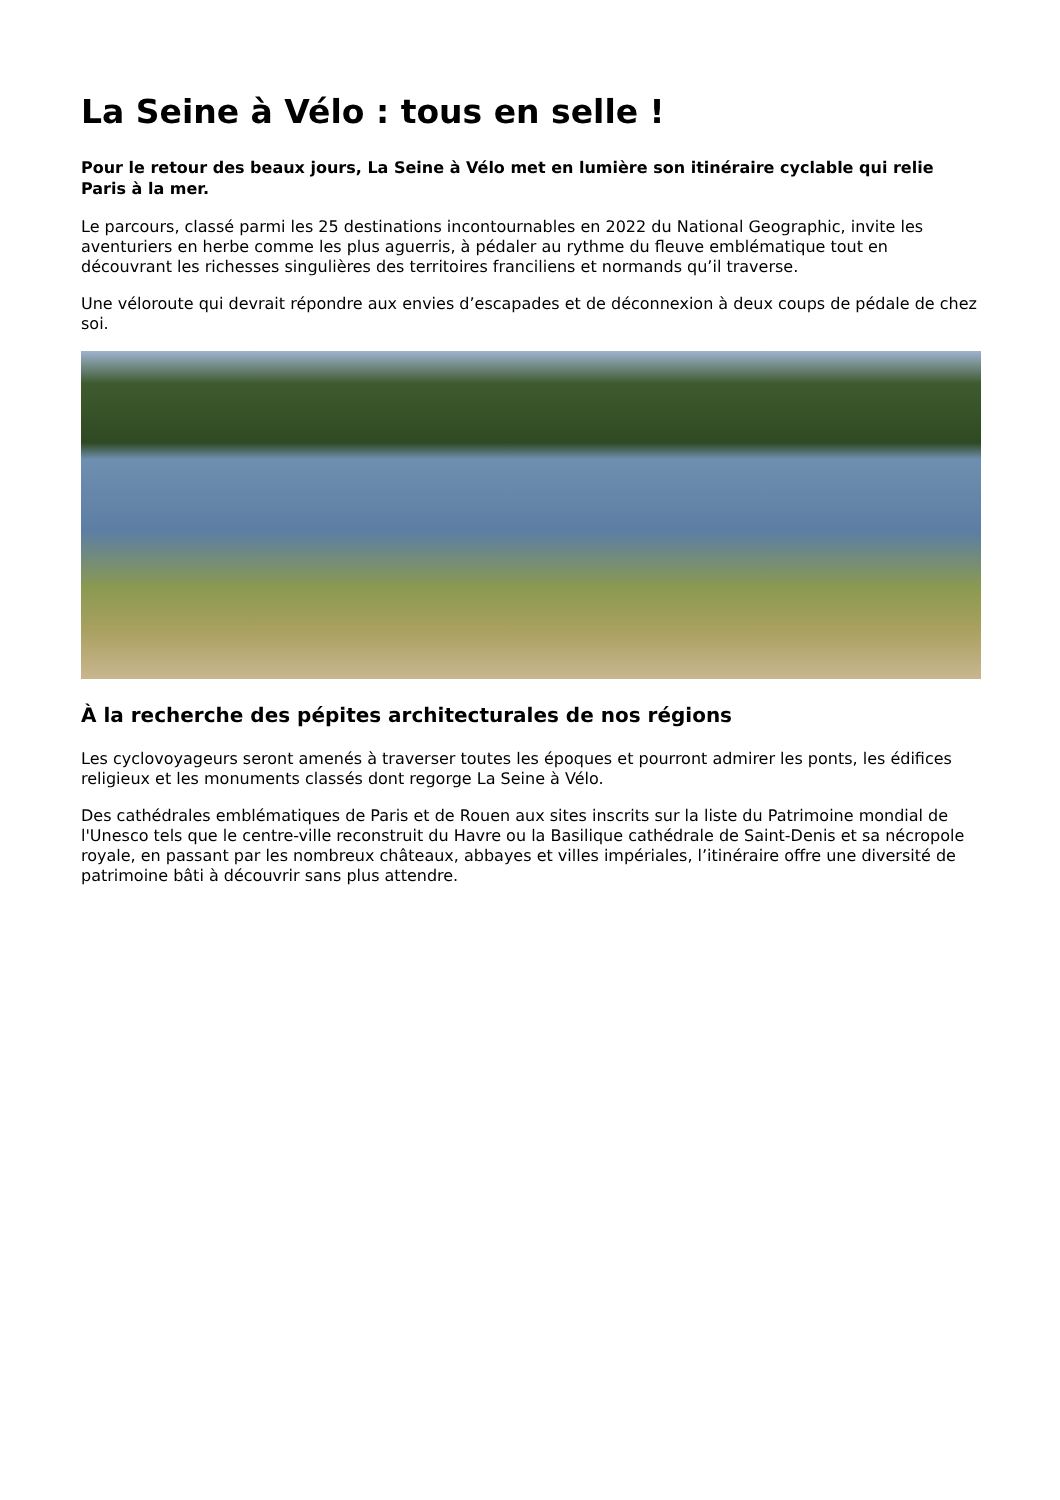La Seine à Vélo : tous en selle !
Pour le retour des beaux jours, La Seine à Vélo met en lumière son itinéraire cyclable qui relie Paris à la mer.
Le parcours, classé parmi les 25 destinations incontournables en 2022 du National Geographic, invite les aventuriers en herbe comme les plus aguerris, à pédaler au rythme du fleuve emblématique tout en découvrant les richesses singulières des territoires franciliens et normands qu’il traverse.
Une véloroute qui devrait répondre aux envies d’escapades et de déconnexion à deux coups de pédale de chez soi.
À la recherche des pépites architecturales de nos régions
Les cyclovoyageurs seront amenés à traverser toutes les époques et pourront admirer les ponts, les édifices religieux et les monuments classés dont regorge La Seine à Vélo.
Des cathédrales emblématiques de Paris et de Rouen aux sites inscrits sur la liste du Patrimoine mondial de l'Unesco tels que le centre-ville reconstruit du Havre ou la Basilique cathédrale de Saint-Denis et sa nécropole royale, en passant par les nombreux châteaux, abbayes et villes impériales, l’itinéraire offre une diversité de patrimoine bâti à découvrir sans plus attendre.